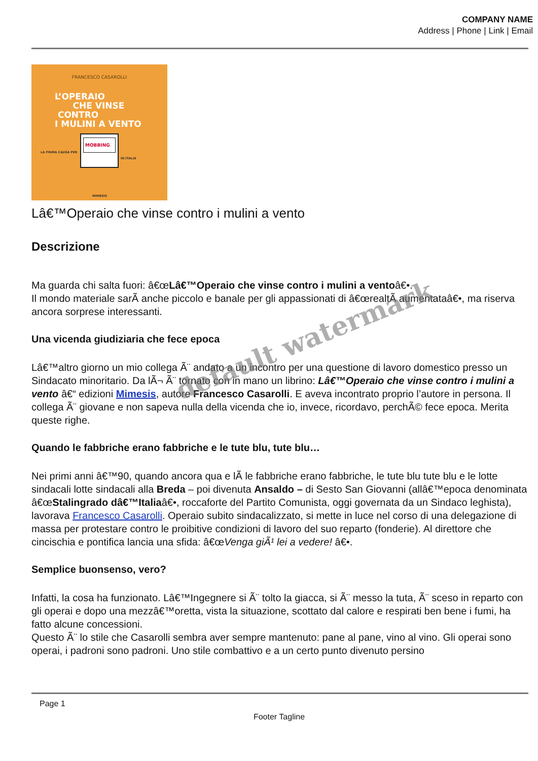COMPANY NAME
Address | Phone | Link | Email
FRANCESCO CASAROLLI
L’OPERAIO
CHE VINSE
CONTRO
I MULINI A VENTO
LA PRIMA CAUSA PER
MOBBING
IN ITALIA
MIMESIS
Lâ€™Operaio che vinse contro i mulini a vento
Descrizione
Ma guarda chi salta fuori: â€œLâ€™Operaio che vinse contro i mulini a ventoâ€•.
Il mondo materiale sarÃ anche piccolo e banale per gli appassionati di â€œrealtÃ aumentataâ€•, ma riserva ancora sorprese interessanti.
Una vicenda giudiziaria che fece epoca
Lâ€™altro giorno un mio collega Ã¨ andato a un incontro per una questione di lavoro domestico presso un Sindacato minoritario. Da lÃ¬ Ã¨ tornato con in mano un librino: Lâ€™Operaio che vinse contro i mulini a vento â€“ edizioni Mimesis, autore Francesco Casarolli. E aveva incontrato proprio l’autore in persona. Il collega Ã¨ giovane e non sapeva nulla della vicenda che io, invece, ricordavo, perchÃ© fece epoca. Merita queste righe.
Quando le fabbriche erano fabbriche e le tute blu, tute blu…
Nei primi anni â€™90, quando ancora qua e lÃ le fabbriche erano fabbriche, le tute blu tute blu e le lotte sindacali lotte sindacali alla Breda – poi divenuta Ansaldo – di Sesto San Giovanni (allâ€™epoca denominata â€œStalingrado dâ€™Italiaâ€•, roccaforte del Partito Comunista, oggi governata da un Sindaco leghista), lavorava Francesco Casarolli. Operaio subito sindacalizzato, si mette in luce nel corso di una delegazione di massa per protestare contro le proibitive condizioni di lavoro del suo reparto (fonderie). Al direttore che cincischia e pontifica lancia una sfida: â€œVenga giÃ¹ lei a vedere! â€•.
Semplice buonsenso, vero?
Infatti, la cosa ha funzionato. Lâ€™Ingegnere si Ã¨ tolto la giacca, si Ã¨ messo la tuta, Ã¨ sceso in reparto con gli operai e dopo una mezzâ€™oretta, vista la situazione, scottato dal calore e respirati ben bene i fumi, ha fatto alcune concessioni.
Questo Ã¨ lo stile che Casarolli sembra aver sempre mantenuto: pane al pane, vino al vino. Gli operai sono operai, i padroni sono padroni. Uno stile combattivo e a un certo punto divenuto persino
Page 1
Footer Tagline
default watermark